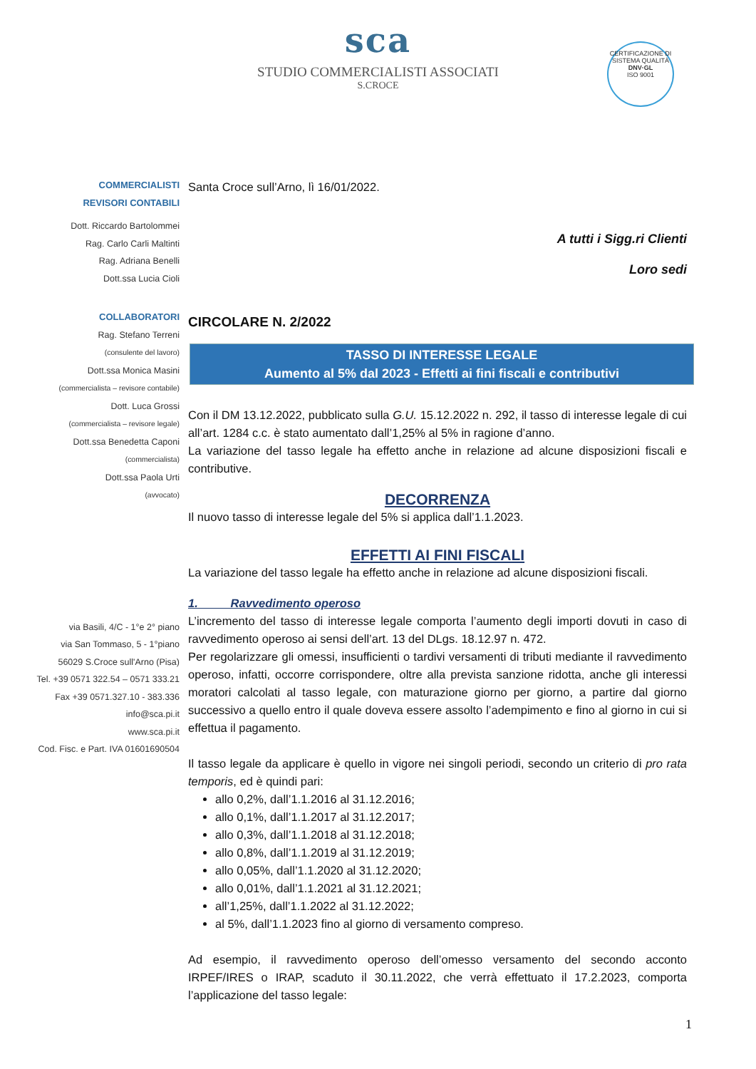sca
STUDIO COMMERCIALISTI ASSOCIATI
S.CROCE
CERTIFICAZIONE DI SISTEMA QUALITÀ
DNV·GL
ISO 9001
COMMERCIALISTI
REVISORI CONTABILI
Dott. Riccardo Bartolommei
Rag. Carlo Carli Maltinti
Rag. Adriana Benelli
Dott.ssa Lucia Cioli
COLLABORATORI
Rag. Stefano Terreni
(consulente del lavoro)
Dott.ssa Monica Masini
(commercialista – revisore contabile)
Dott. Luca Grossi
(commercialista – revisore legale)
Dott.ssa Benedetta Caponi
(commercialista)
Dott.ssa Paola Urti
(avvocato)
via Basili, 4/C - 1°e 2° piano
via San Tommaso, 5 - 1°piano
56029 S.Croce sull'Arno (Pisa)
Tel. +39 0571 322.54 – 0571 333.21
Fax +39 0571.327.10 - 383.336
info@sca.pi.it
www.sca.pi.it
Cod. Fisc. e Part. IVA 01601690504
Santa Croce sull’Arno, lì 16/01/2022.
A tutti i Sigg.ri Clienti
Loro sedi
CIRCOLARE N. 2/2022
TASSO DI INTERESSE LEGALE
Aumento al 5% dal 2023 - Effetti ai fini fiscali e contributivi
Con il DM 13.12.2022, pubblicato sulla G.U. 15.12.2022 n. 292, il tasso di interesse legale di cui all’art. 1284 c.c. è stato aumentato dall’1,25% al 5% in ragione d’anno.
La variazione del tasso legale ha effetto anche in relazione ad alcune disposizioni fiscali e contributive.
DECORRENZA
Il nuovo tasso di interesse legale del 5% si applica dall’1.1.2023.
EFFETTI AI FINI FISCALI
La variazione del tasso legale ha effetto anche in relazione ad alcune disposizioni fiscali.
1. Ravvedimento operoso
L’incremento del tasso di interesse legale comporta l’aumento degli importi dovuti in caso di ravvedimento operoso ai sensi dell’art. 13 del DLgs. 18.12.97 n. 472.
Per regolarizzare gli omessi, insufficienti o tardivi versamenti di tributi mediante il ravvedimento operoso, infatti, occorre corrispondere, oltre alla prevista sanzione ridotta, anche gli interessi moratori calcolati al tasso legale, con maturazione giorno per giorno, a partire dal giorno successivo a quello entro il quale doveva essere assolto l’adempimento e fino al giorno in cui si effettua il pagamento.
Il tasso legale da applicare è quello in vigore nei singoli periodi, secondo un criterio di pro rata temporis, ed è quindi pari:
allo 0,2%, dall’1.1.2016 al 31.12.2016;
allo 0,1%, dall’1.1.2017 al 31.12.2017;
allo 0,3%, dall’1.1.2018 al 31.12.2018;
allo 0,8%, dall’1.1.2019 al 31.12.2019;
allo 0,05%, dall’1.1.2020 al 31.12.2020;
allo 0,01%, dall’1.1.2021 al 31.12.2021;
all’1,25%, dall’1.1.2022 al 31.12.2022;
al 5%, dall’1.1.2023 fino al giorno di versamento compreso.
Ad esempio, il ravvedimento operoso dell’omesso versamento del secondo acconto IRPEF/IRES o IRAP, scaduto il 30.11.2022, che verrà effettuato il 17.2.2023, comporta l’applicazione del tasso legale:
1